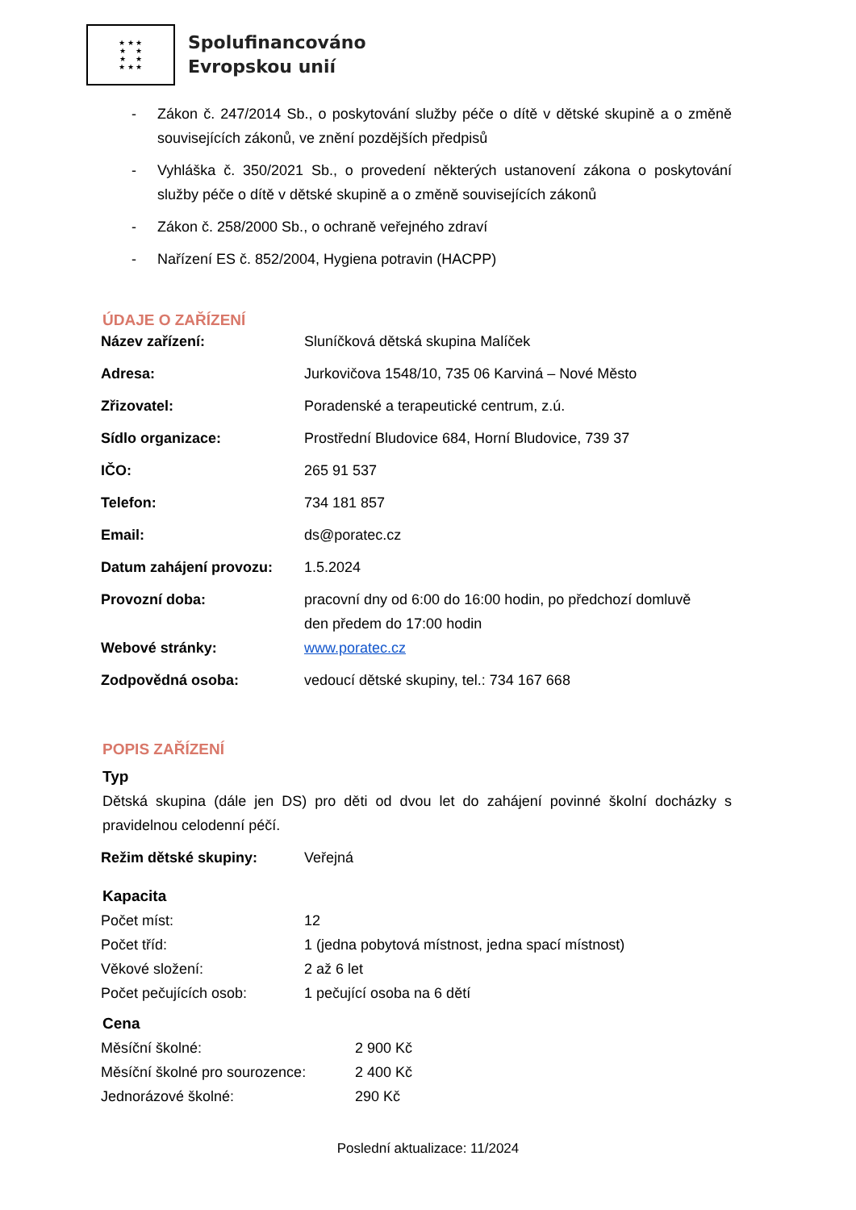★ ★ ★
★ ★
★ ★
★ ★ ★
Spolufinancováno
Evropskou unií
- Zákon č. 247/2014 Sb., o poskytování služby péče o dítě v dětské skupině a o změně souvisejících zákonů, ve znění pozdějších předpisů
- Vyhláška č. 350/2021 Sb., o provedení některých ustanovení zákona o poskytování služby péče o dítě v dětské skupině a o změně souvisejících zákonů
- Zákon č. 258/2000 Sb., o ochraně veřejného zdraví
- Nařízení ES č. 852/2004, Hygiena potravin (HACPP)
ÚDAJE O ZAŘÍZENÍ
| Název zařízení: | Sluníčková dětská skupina Malíček |
| Adresa: | Jurkovičova 1548/10, 735 06 Karviná – Nové Město |
| Zřizovatel: | Poradenské a terapeutické centrum, z.ú. |
| Sídlo organizace: | Prostřední Bludovice 684, Horní Bludovice, 739 37 |
| IČO: | 265 91 537 |
| Telefon: | 734 181 857 |
| Email: | ds@poratec.cz |
| Datum zahájení provozu: | 1.5.2024 |
| Provozní doba: | pracovní dny od 6:00 do 16:00 hodin, po předchozí domluvě den předem do 17:00 hodin |
| Webové stránky: | www.poratec.cz |
| Zodpovědná osoba: | vedoucí dětské skupiny, tel.: 734 167 668 |
POPIS ZAŘÍZENÍ
Typ
Dětská skupina (dále jen DS) pro děti od dvou let do zahájení povinné školní docházky s pravidelnou celodenní péčí.
| Režim dětské skupiny: | Veřejná |
Kapacita
| Počet míst: | 12 |
| Počet tříd: | 1 (jedna pobytová místnost, jedna spací místnost) |
| Věkové složení: | 2 až 6 let |
| Počet pečujících osob: | 1 pečující osoba na 6 dětí |
Cena
| Měsíční školné: | 2 900 Kč |
| Měsíční školné pro sourozence: | 2 400 Kč |
| Jednorázové školné: | 290 Kč |
Poslední aktualizace: 11/2024